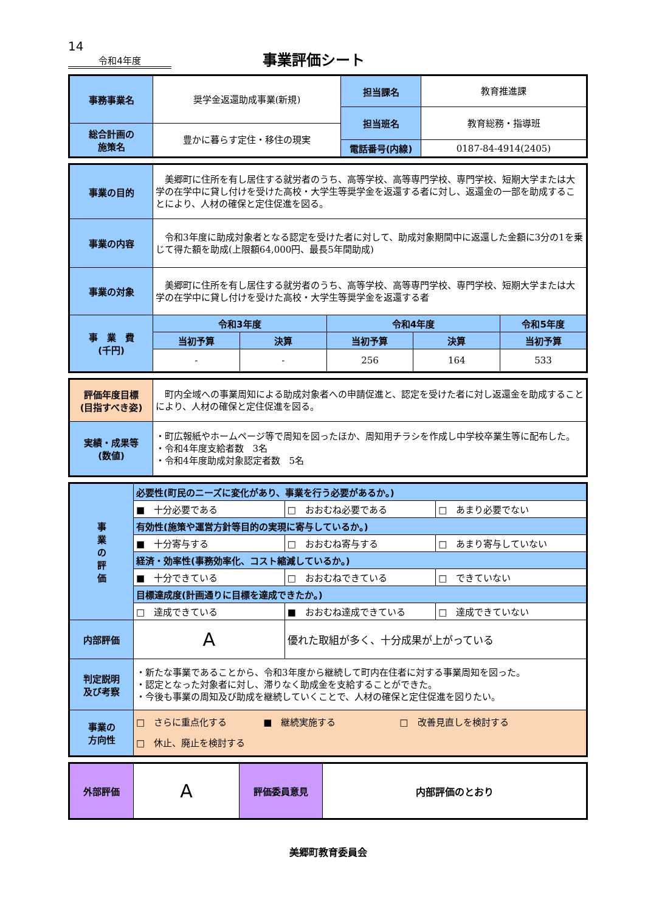14
令和4年度
事業評価シート
| 事務事業名 | 奨学金返還助成事業(新規) | 担当課名 | 教育推進課 |
| | | 担当班名 | 教育総務・指導班 |
| 総合計画の 施策名 | 豊かに暮らす定住・移住の現実 | | |
| | | 電話番号(内線) | 0187-84-4914(2405) |
| 事業の目的 | 美郷町に住所を有し居住する就労者のうち、高等学校、高等専門学校、専門学校、短期大学または大学の在学中に貸し付けを受けた高校・大学生等奨学金を返還する者に対し、返還金の一部を助成することにより、人材の確保と定住促進を図る。 | | | | |
| 事業の内容 | 令和3年度に助成対象者となる認定を受けた者に対して、助成対象期間中に返還した金額に3分の1を乗じて得た額を助成(上限額64,000円、最長5年間助成) | | | | |
| 事業の対象 | 美郷町に住所を有し居住する就労者のうち、高等学校、高等専門学校、専門学校、短期大学または大学の在学中に貸し付けを受けた高校・大学生等奨学金を返還する者 | | | | |
| 事 業 費 (千円) | 令和3年度 | | 令和4年度 | | 令和5年度 |
| | 当初予算 | 決算 | 当初予算 | 決算 | 当初予算 |
| | - | - | 256 | 164 | 533 |
| 評価年度目標 (目指すべき姿) | 町内全域への事業周知による助成対象者への申請促進と、認定を受けた者に対し返還金を助成することにより、人材の確保と定住促進を図る。 |
| 実績・成果等 (数値) | ・町広報紙やホームページ等で周知を図ったほか、周知用チラシを作成し中学校卒業生等に配布した。 ・令和4年度支給者数 3名 ・令和4年度助成対象認定者数 5名 |
| 事 業 の 評 価 | 必要性(町民のニーズに変化があり、事業を行う必要があるか。) | | |
| | ■ 十分必要である | □ おおむね必要である | □ あまり必要でない |
| | 有効性(施策や運営方針等目的の実現に寄与しているか。) | | |
| | ■ 十分寄与する | □ おおむね寄与する | □ あまり寄与していない |
| | 経済・効率性(事務効率化、コスト縮減しているか。) | | |
| | ■ 十分できている | □ おおむねできている | □ できていない |
| | 目標達成度(計画通りに目標を達成できたか。) | | |
| | □ 達成できている | ■ おおむね達成できている | □ 達成できていない |
| 内部評価 | A | 優れた取組が多く、十分成果が上がっている | |
| 判定説明 及び考察 | ・新たな事業であることから、令和3年度から継続して町内在住者に対する事業周知を図った。 ・認定となった対象者に対し、滞りなく助成金を支給することができた。 ・今後も事業の周知及び助成を継続していくことで、人材の確保と定住促進を図りたい。 | | |
| 事業の 方向性 | □ さらに重点化する ■ 継続実施する □ 改善見直しを検討する □ 休止、廃止を検討する | | |
| 外部評価 | A | 評価委員意見 | 内部評価のとおり |
美郷町教育委員会